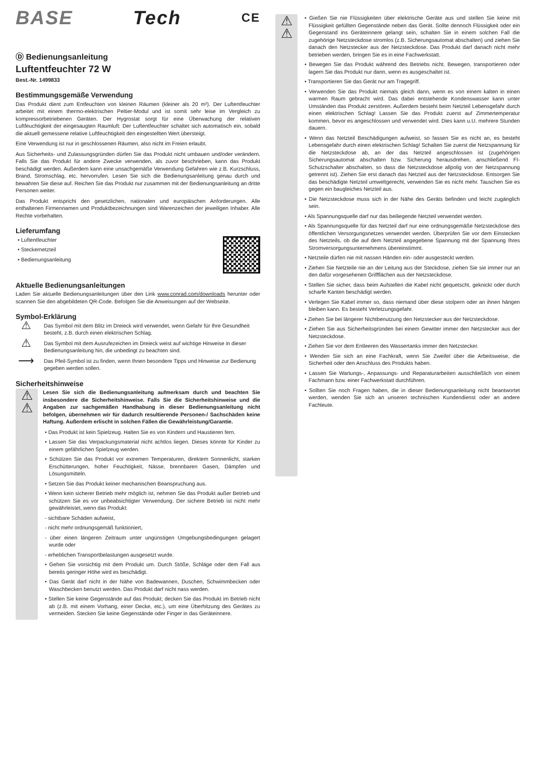BASE Tech CE
Ⓓ Bedienungsanleitung
Luftentfeuchter 72 W
Best.-Nr. 1499833
Bestimmungsgemäße Verwendung
Das Produkt dient zum Entfeuchten von kleinen Räumen (kleiner als 20 m²). Der Luftentfeuchter arbeitet mit einem thermo-elektrischen Peltier-Modul und ist somit sehr leise im Vergleich zu kompressorbetriebenen Geräten. Der Hygrostat sorgt für eine Überwachung der relativen Luftfeuchtigkeit der eingesaugten Raumluft: Der Luftentfeuchter schaltet sich automatisch ein, sobald die aktuell gemessene relative Luftfeuchtigkeit den eingestellten Wert übersteigt.
Eine Verwendung ist nur in geschlossenen Räumen, also nicht im Freien erlaubt.
Aus Sicherheits- und Zulassungsgründen dürfen Sie das Produkt nicht umbauen und/oder verändern. Falls Sie das Produkt für andere Zwecke verwenden, als zuvor beschrieben, kann das Produkt beschädigt werden. Außerdem kann eine unsachgemäße Verwendung Gefahren wie z.B. Kurzschluss, Brand, Stromschlag, etc. hervorrufen. Lesen Sie sich die Bedienungsanleitung genau durch und bewahren Sie diese auf. Reichen Sie das Produkt nur zusammen mit der Bedienungsanleitung an dritte Personen weiter.
Das Produkt entspricht den gesetzlichen, nationalen und europäischen Anforderungen. Alle enthaltenen Firmennamen und Produktbezeichnungen sind Warenzeichen der jeweiligen Inhaber. Alle Rechte vorbehalten.
Lieferumfang
• Luftentfeuchter
• Steckernetzteil
• Bedienungsanleitung
Aktuelle Bedienungsanleitungen
Laden Sie aktuelle Bedienungsanleitungen über den Link www.conrad.com/downloads herunter oder scannen Sie den abgebildeten QR-Code. Befolgen Sie die Anweisungen auf der Webseite.
Symbol-Erklärung
⚠
Das Symbol mit dem Blitz im Dreieck wird verwendet, wenn Gefahr für Ihre Gesundheit besteht, z.B. durch einen elektrischen Schlag.
⚠
Das Symbol mit dem Ausrufezeichen im Dreieck weist auf wichtige Hinweise in dieser Bedienungsanleitung hin, die unbedingt zu beachten sind.
⟶
Das Pfeil-Symbol ist zu finden, wenn Ihnen besondere Tipps und Hinweise zur Bedienung gegeben werden sollen.
Sicherheitshinweise
⚠
⚠
Lesen Sie sich die Bedienungsanleitung aufmerksam durch und beachten Sie insbesondere die Sicherheitshinweise. Falls Sie die Sicherheitshinweise und die Angaben zur sachgemäßen Handhabung in dieser Bedienungsanleitung nicht befolgen, übernehmen wir für dadurch resultierende Personen-/ Sachschäden keine Haftung. Außerdem erlischt in solchen Fällen die Gewährleistung/Garantie.
• Das Produkt ist kein Spielzeug. Halten Sie es von Kindern und Haustieren fern.
• Lassen Sie das Verpackungsmaterial nicht achtlos liegen. Dieses könnte für Kinder zu einem gefährlichen Spielzeug werden.
• Schützen Sie das Produkt vor extremen Temperaturen, direktem Sonnenlicht, starken Erschütterungen, hoher Feuchtigkeit, Nässe, brennbaren Gasen, Dämpfen und Lösungsmitteln.
• Setzen Sie das Produkt keiner mechanischen Beanspruchung aus.
• Wenn kein sicherer Betrieb mehr möglich ist, nehmen Sie das Produkt außer Betrieb und schützen Sie es vor unbeabsichtigter Verwendung. Der sichere Betrieb ist nicht mehr gewährleistet, wenn das Produkt:
- sichtbare Schäden aufweist,
- nicht mehr ordnungsgemäß funktioniert,
- über einen längeren Zeitraum unter ungünstigen Umgebungsbedingungen gelagert wurde oder
- erheblichen Transportbelastungen ausgesetzt wurde.
• Gehen Sie vorsichtig mit dem Produkt um. Durch Stöße, Schläge oder dem Fall aus bereits geringer Höhe wird es beschädigt.
• Das Gerät darf nicht in der Nähe von Badewannen, Duschen, Schwimmbecken oder Waschbecken benutzt werden. Das Produkt darf nicht nass werden.
• Stellen Sie keine Gegenstände auf das Produkt; decken Sie das Produkt im Betrieb nicht ab (z.B. mit einem Vorhang, einer Decke, etc.), um eine Überhitzung des Gerätes zu vermeiden. Stecken Sie keine Gegenstände oder Finger in das Geräteinnere.
⚠
⚠
• Gießen Sie nie Flüssigkeiten über elektrische Geräte aus und stellen Sie keine mit Flüssigkeit gefüllten Gegenstände neben das Gerät. Sollte dennoch Flüssigkeit oder ein Gegenstand ins Geräteinnere gelangt sein, schalten Sie in einem solchen Fall die zugehörige Netzsteckdose stromlos (z.B. Sicherungsautomat abschalten) und ziehen Sie danach den Netzstecker aus der Netzsteckdose. Das Produkt darf danach nicht mehr betrieben werden, bringen Sie es in eine Fachwerkstatt.
• Bewegen Sie das Produkt während des Betriebs nicht. Bewegen, transportieren oder lagern Sie das Produkt nur dann, wenn es ausgeschaltet ist.
• Transportieren Sie das Gerät nur am Tragegriff.
• Verwenden Sie das Produkt niemals gleich dann, wenn es von einem kalten in einen warmen Raum gebracht wird. Das dabei entstehende Kondenswasser kann unter Umständen das Produkt zerstören. Außerdem besteht beim Netzteil Lebensgefahr durch einen elektrischen Schlag! Lassen Sie das Produkt zuerst auf Zimmertemperatur kommen, bevor es angeschlossen und verwendet wird. Dies kann u.U. mehrere Stunden dauern.
• Wenn das Netzteil Beschädigungen aufweist, so fassen Sie es nicht an, es besteht Lebensgefahr durch einen elektrischen Schlag! Schalten Sie zuerst die Netzspannung für die Netzsteckdose ab, an der das Netzteil angeschlossen ist (zugehörigen Sicherungsautomat abschalten bzw. Sicherung herausdrehen, anschließend FI-Schutzschalter abschalten, so dass die Netzsteckdose allpolig von der Netzspannung getrennt ist). Ziehen Sie erst danach das Netzteil aus der Netzsteckdose. Entsorgen Sie das beschädigte Netzteil umweltgerecht, verwenden Sie es nicht mehr. Tauschen Sie es gegen ein baugleiches Netzteil aus.
• Die Netzsteckdose muss sich in der Nähe des Geräts befinden und leicht zugänglich sein.
• Als Spannungsquelle darf nur das beiliegende Netzteil verwendet werden.
• Als Spannungsquelle für das Netzteil darf nur eine ordnungsgemäße Netzsteckdose des öffentlichen Versorgungsnetzes verwendet werden. Überprüfen Sie vor dem Einstecken des Netzteils, ob die auf dem Netzteil angegebene Spannung mit der Spannung Ihres Stromversorgungsunternehmens übereinstimmt.
• Netzteile dürfen nie mit nassen Händen ein- oder ausgesteckt werden.
• Ziehen Sie Netzteile nie an der Leitung aus der Steckdose, ziehen Sie sie immer nur an den dafür vorgesehenen Griffflächen aus der Netzsteckdose.
• Stellen Sie sicher, dass beim Aufstellen die Kabel nicht gequetscht, geknickt oder durch scharfe Kanten beschädigt werden.
• Verlegen Sie Kabel immer so, dass niemand über diese stolpern oder an ihnen hängen bleiben kann. Es besteht Verletzungsgefahr.
• Ziehen Sie bei längerer Nichtbenutzung den Netzstecker aus der Netzsteckdose.
• Ziehen Sie aus Sicherheitsgründen bei einem Gewitter immer den Netzstecker aus der Netzsteckdose.
• Ziehen Sie vor dem Entleeren des Wassertanks immer den Netzstecker.
• Wenden Sie sich an eine Fachkraft, wenn Sie Zweifel über die Arbeitsweise, die Sicherheit oder den Anschluss des Produkts haben.
• Lassen Sie Wartungs-, Anpassungs- und Reparaturarbeiten ausschließlich von einem Fachmann bzw. einer Fachwerkstatt durchführen.
• Sollten Sie noch Fragen haben, die in dieser Bedienungsanleitung nicht beantwortet werden, wenden Sie sich an unseren technischen Kundendienst oder an andere Fachleute.